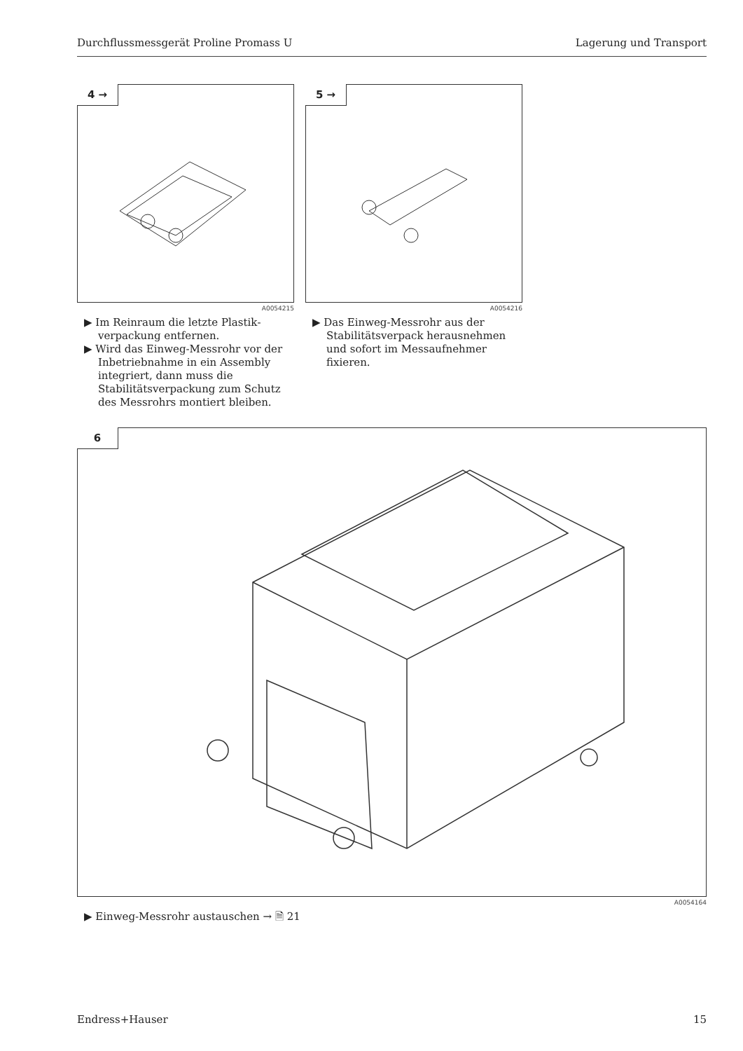Durchflussmessgerät Proline Promass U Lagerung und Transport
4 →
A0054215
▶ Im Reinraum die letzte Plastik­verpackung entfernen.
▶ Wird das Einweg-Messrohr vor der Inbetriebnahme in ein Assembly integriert, dann muss die Stabilitätsverpackung zum Schutz des Messrohrs montiert bleiben.
5 →
A0054216
▶ Das Einweg-Messrohr aus der Stabilitätsverpack herausnehmen und sofort im Messaufnehmer fixieren.
6
A0054164
▶ Einweg-Messrohr austauschen → 🗎 21
Endress+Hauser 15